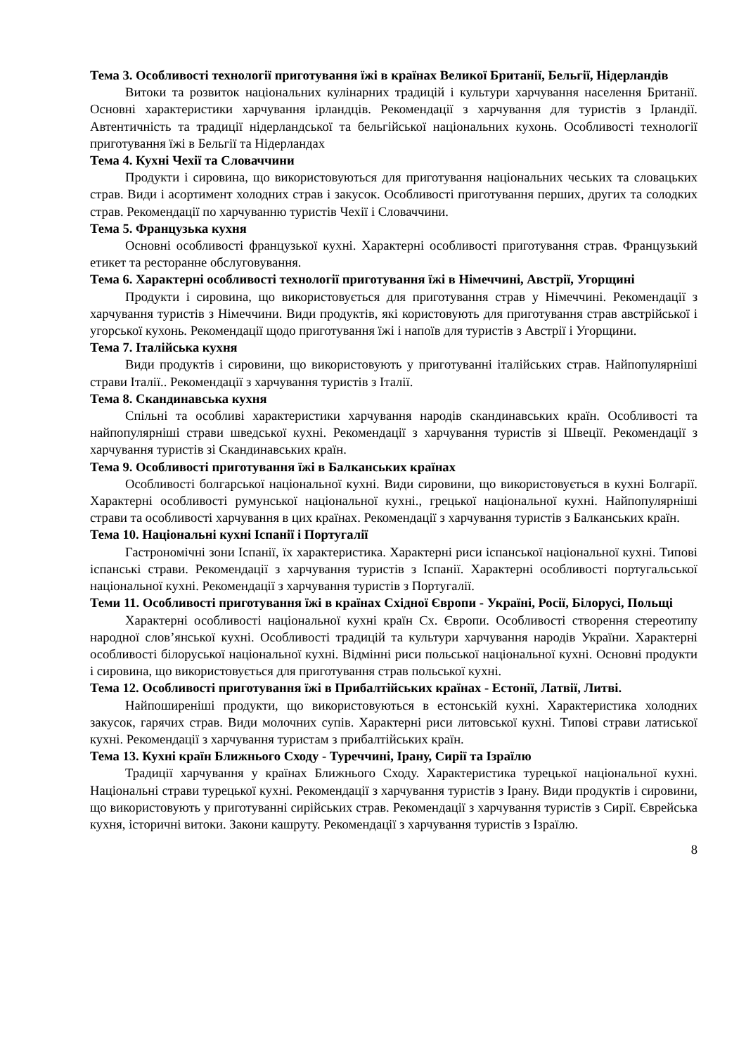Тема 3. Особливості технології приготування їжі в країнах Великої Британії, Бельгії, Нідерландів
Витоки та розвиток національних кулінарних традицій і культури харчування населення Британії. Основні характеристики харчування ірландців. Рекомендації з харчування для туристів з Ірландії. Автентичність та традиції нідерландської та бельгійської національних кухонь. Особливості технології приготування їжі в Бельгії та Нідерландах
Тема 4. Кухні Чехії та Словаччини
Продукти і сировина, що використовуються для приготування національних чеських та словацьких страв. Види і асортимент холодних страв і закусок. Особливості приготування перших, других та солодких страв. Рекомендації по харчуванню туристів Чехії і Словаччини.
Тема 5. Французька кухня
Основні особливості французької кухні. Характерні особливості приготування страв. Французький етикет та ресторанне обслуговування.
Тема 6. Характерні особливості технології приготування їжі в Німеччині, Австрії, Угорщині
Продукти і сировина, що використовується для приготування страв у Німеччині. Рекомендації з харчування туристів з Німеччини. Види продуктів, які користовують для приготування страв австрійської і угорської кухонь. Рекомендації щодо приготування їжі і напоїв для туристів з Австрії і Угорщини.
Тема 7. Італійська кухня
Види продуктів і сировини, що використовують у приготуванні італійських страв. Найпопулярніші страви Італії.. Рекомендації з харчування туристів з Італії.
Тема 8. Скандинавська кухня
Спільні та особливі характеристики харчування народів скандинавських країн. Особливості та найпопулярніші страви шведської кухні. Рекомендації з харчування туристів зі Швеції. Рекомендації з харчування туристів зі Скандинавських країн.
Тема 9. Особливості приготування їжі в Балканських країнах
Особливості болгарської національної кухні. Види сировини, що використовується в кухні Болгарії. Характерні особливості румунської національної кухні., грецької національної кухні. Найпопулярніші страви та особливості харчування в цих країнах. Рекомендації з харчування туристів з Балканських країн.
Тема 10. Національні кухні Іспанії і Португалії
Гастрономічні зони Іспанії, їх характеристика. Характерні риси іспанської національної кухні. Типові іспанські страви. Рекомендації з харчування туристів з Іспанії. Характерні особливості португальської національної кухні. Рекомендації з харчування туристів з Португалії.
Теми 11. Особливості приготування їжі в країнах Східної Європи - Україні, Росії, Білорусі, Польщі
Характерні особливості національної кухні країн Сх. Європи. Особливості створення стереотипу народної слов’янської кухні. Особливості традицій та культури харчування народів України. Характерні особливості білоруської національної кухні. Відмінні риси польської національної кухні. Основні продукти і сировина, що використовується для приготування страв польської кухні.
Тема 12. Особливості приготування їжі в Прибалтійських країнах - Естонії, Латвії, Литві.
Найпоширеніші продукти, що використовуються в естонській кухні. Характеристика холодних закусок, гарячих страв. Види молочних супів. Характерні риси литовської кухні. Типові страви латиської кухні. Рекомендації з харчування туристам з прибалтійських країн.
Тема 13. Кухні країн Ближнього Сходу - Туреччині, Ірану, Сирії та Ізраїлю
Традиції харчування у країнах Ближнього Сходу. Характеристика турецької національної кухні. Національні страви турецької кухні. Рекомендації з харчування туристів з Ірану. Види продуктів і сировини, що використовують у приготуванні сирійських страв. Рекомендації з харчування туристів з Сирії. Єврейська кухня, історичні витоки. Закони кашруту. Рекомендації з харчування туристів з Ізраїлю.
8